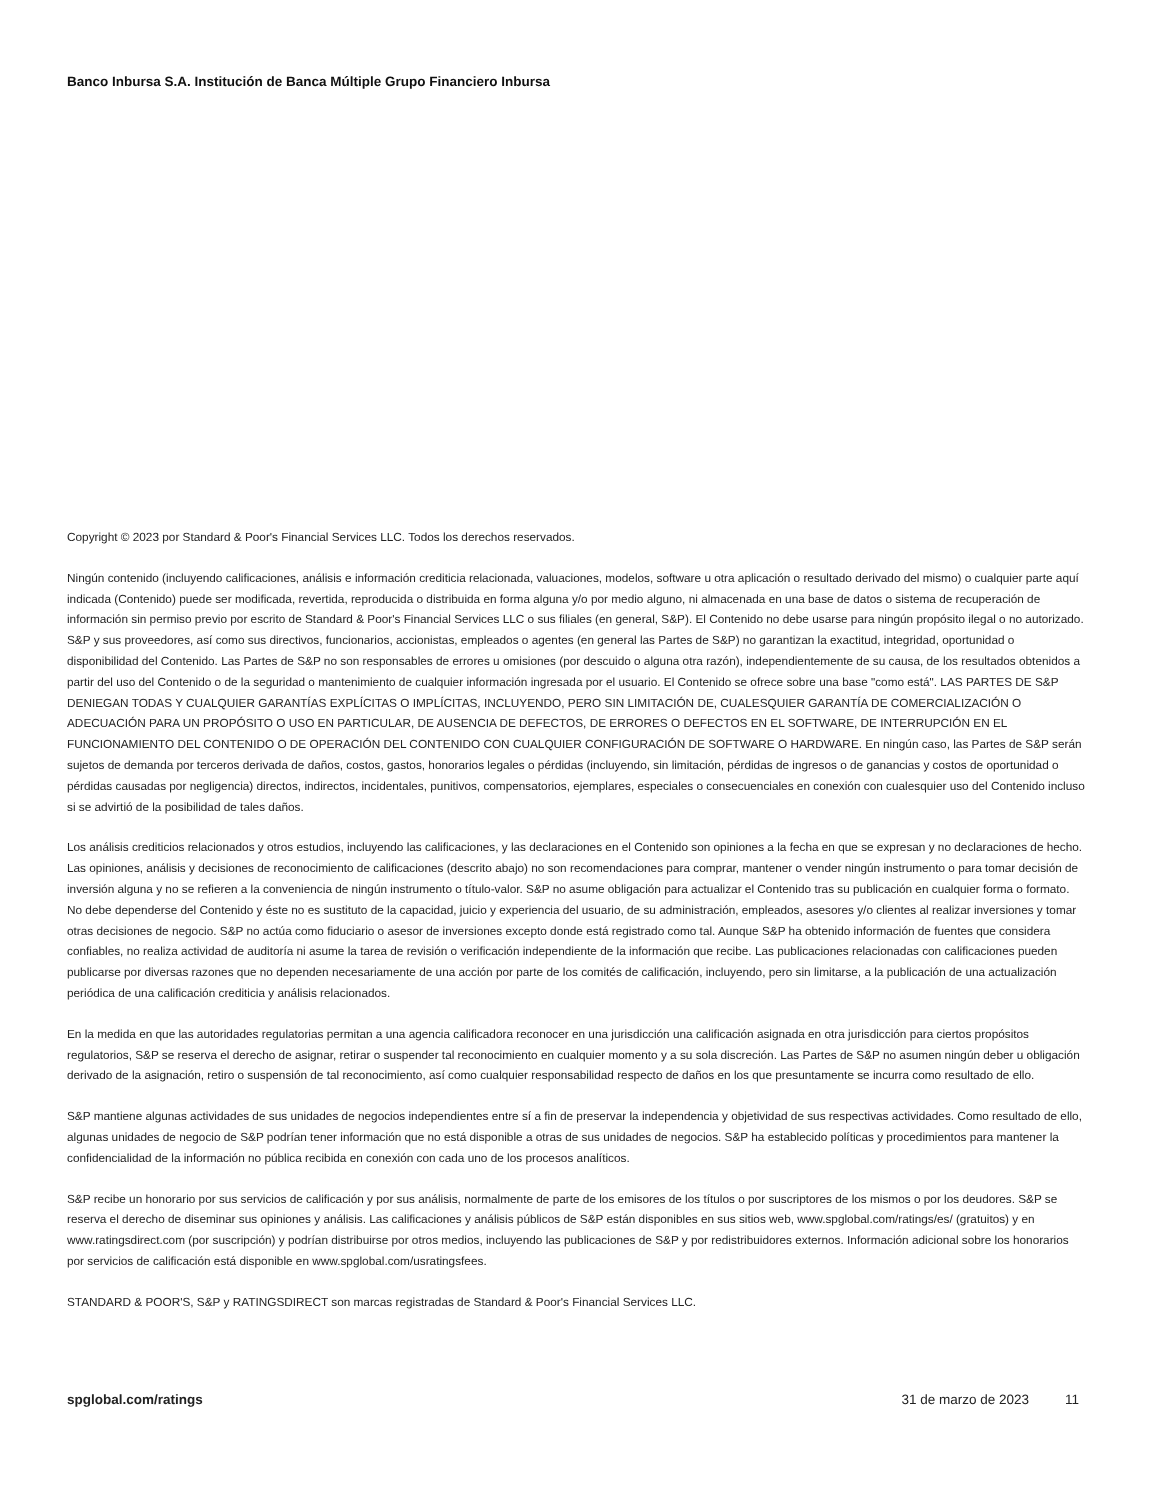Banco Inbursa S.A. Institución de Banca Múltiple Grupo Financiero Inbursa
Copyright © 2023 por Standard & Poor's Financial Services LLC. Todos los derechos reservados.
Ningún contenido (incluyendo calificaciones, análisis e información crediticia relacionada, valuaciones, modelos, software u otra aplicación o resultado derivado del mismo) o cualquier parte aquí indicada (Contenido) puede ser modificada, revertida, reproducida o distribuida en forma alguna y/o por medio alguno, ni almacenada en una base de datos o sistema de recuperación de información sin permiso previo por escrito de Standard & Poor's Financial Services LLC o sus filiales (en general, S&P). El Contenido no debe usarse para ningún propósito ilegal o no autorizado. S&P y sus proveedores, así como sus directivos, funcionarios, accionistas, empleados o agentes (en general las Partes de S&P) no garantizan la exactitud, integridad, oportunidad o disponibilidad del Contenido. Las Partes de S&P no son responsables de errores u omisiones (por descuido o alguna otra razón), independientemente de su causa, de los resultados obtenidos a partir del uso del Contenido o de la seguridad o mantenimiento de cualquier información ingresada por el usuario. El Contenido se ofrece sobre una base "como está". LAS PARTES DE S&P DENIEGAN TODAS Y CUALQUIER GARANTÍAS EXPLÍCITAS O IMPLÍCITAS, INCLUYENDO, PERO SIN LIMITACIÓN DE, CUALESQUIER GARANTÍA DE COMERCIALIZACIÓN O ADECUACIÓN PARA UN PROPÓSITO O USO EN PARTICULAR, DE AUSENCIA DE DEFECTOS, DE ERRORES O DEFECTOS EN EL SOFTWARE, DE INTERRUPCIÓN EN EL FUNCIONAMIENTO DEL CONTENIDO O DE OPERACIÓN DEL CONTENIDO CON CUALQUIER CONFIGURACIÓN DE SOFTWARE O HARDWARE. En ningún caso, las Partes de S&P serán sujetos de demanda por terceros derivada de daños, costos, gastos, honorarios legales o pérdidas (incluyendo, sin limitación, pérdidas de ingresos o de ganancias y costos de oportunidad o pérdidas causadas por negligencia) directos, indirectos, incidentales, punitivos, compensatorios, ejemplares, especiales o consecuenciales en conexión con cualesquier uso del Contenido incluso si se advirtió de la posibilidad de tales daños.
Los análisis crediticios relacionados y otros estudios, incluyendo las calificaciones, y las declaraciones en el Contenido son opiniones a la fecha en que se expresan y no declaraciones de hecho. Las opiniones, análisis y decisiones de reconocimiento de calificaciones (descrito abajo) no son recomendaciones para comprar, mantener o vender ningún instrumento o para tomar decisión de inversión alguna y no se refieren a la conveniencia de ningún instrumento o título-valor. S&P no asume obligación para actualizar el Contenido tras su publicación en cualquier forma o formato. No debe dependerse del Contenido y éste no es sustituto de la capacidad, juicio y experiencia del usuario, de su administración, empleados, asesores y/o clientes al realizar inversiones y tomar otras decisiones de negocio. S&P no actúa como fiduciario o asesor de inversiones excepto donde está registrado como tal. Aunque S&P ha obtenido información de fuentes que considera confiables, no realiza actividad de auditoría ni asume la tarea de revisión o verificación independiente de la información que recibe. Las publicaciones relacionadas con calificaciones pueden publicarse por diversas razones que no dependen necesariamente de una acción por parte de los comités de calificación, incluyendo, pero sin limitarse, a la publicación de una actualización periódica de una calificación crediticia y análisis relacionados.
En la medida en que las autoridades regulatorias permitan a una agencia calificadora reconocer en una jurisdicción una calificación asignada en otra jurisdicción para ciertos propósitos regulatorios, S&P se reserva el derecho de asignar, retirar o suspender tal reconocimiento en cualquier momento y a su sola discreción. Las Partes de S&P no asumen ningún deber u obligación derivado de la asignación, retiro o suspensión de tal reconocimiento, así como cualquier responsabilidad respecto de daños en los que presuntamente se incurra como resultado de ello.
S&P mantiene algunas actividades de sus unidades de negocios independientes entre sí a fin de preservar la independencia y objetividad de sus respectivas actividades. Como resultado de ello, algunas unidades de negocio de S&P podrían tener información que no está disponible a otras de sus unidades de negocios. S&P ha establecido políticas y procedimientos para mantener la confidencialidad de la información no pública recibida en conexión con cada uno de los procesos analíticos.
S&P recibe un honorario por sus servicios de calificación y por sus análisis, normalmente de parte de los emisores de los títulos o por suscriptores de los mismos o por los deudores. S&P se reserva el derecho de diseminar sus opiniones y análisis. Las calificaciones y análisis públicos de S&P están disponibles en sus sitios web, www.spglobal.com/ratings/es/ (gratuitos) y en www.ratingsdirect.com (por suscripción) y podrían distribuirse por otros medios, incluyendo las publicaciones de S&P y por redistribuidores externos. Información adicional sobre los honorarios por servicios de calificación está disponible en www.spglobal.com/usratingsfees.
STANDARD & POOR'S, S&P y RATINGSDIRECT son marcas registradas de Standard & Poor's Financial Services LLC.
spglobal.com/ratings 31 de marzo de 2023 11